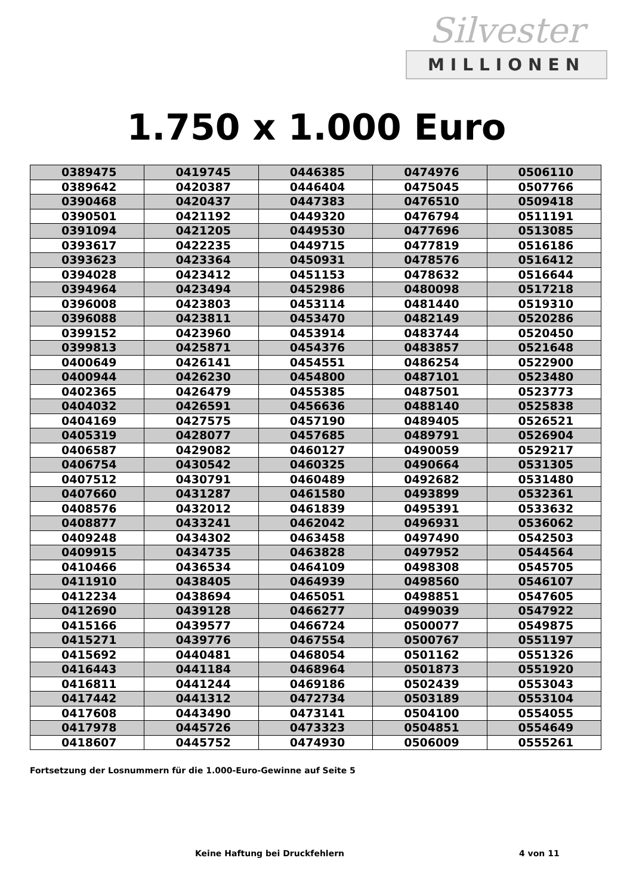Silvester
MILLIONEN
1.750 x 1.000 Euro
| 0389475 | 0419745 | 0446385 | 0474976 | 0506110 |
| 0389642 | 0420387 | 0446404 | 0475045 | 0507766 |
| 0390468 | 0420437 | 0447383 | 0476510 | 0509418 |
| 0390501 | 0421192 | 0449320 | 0476794 | 0511191 |
| 0391094 | 0421205 | 0449530 | 0477696 | 0513085 |
| 0393617 | 0422235 | 0449715 | 0477819 | 0516186 |
| 0393623 | 0423364 | 0450931 | 0478576 | 0516412 |
| 0394028 | 0423412 | 0451153 | 0478632 | 0516644 |
| 0394964 | 0423494 | 0452986 | 0480098 | 0517218 |
| 0396008 | 0423803 | 0453114 | 0481440 | 0519310 |
| 0396088 | 0423811 | 0453470 | 0482149 | 0520286 |
| 0399152 | 0423960 | 0453914 | 0483744 | 0520450 |
| 0399813 | 0425871 | 0454376 | 0483857 | 0521648 |
| 0400649 | 0426141 | 0454551 | 0486254 | 0522900 |
| 0400944 | 0426230 | 0454800 | 0487101 | 0523480 |
| 0402365 | 0426479 | 0455385 | 0487501 | 0523773 |
| 0404032 | 0426591 | 0456636 | 0488140 | 0525838 |
| 0404169 | 0427575 | 0457190 | 0489405 | 0526521 |
| 0405319 | 0428077 | 0457685 | 0489791 | 0526904 |
| 0406587 | 0429082 | 0460127 | 0490059 | 0529217 |
| 0406754 | 0430542 | 0460325 | 0490664 | 0531305 |
| 0407512 | 0430791 | 0460489 | 0492682 | 0531480 |
| 0407660 | 0431287 | 0461580 | 0493899 | 0532361 |
| 0408576 | 0432012 | 0461839 | 0495391 | 0533632 |
| 0408877 | 0433241 | 0462042 | 0496931 | 0536062 |
| 0409248 | 0434302 | 0463458 | 0497490 | 0542503 |
| 0409915 | 0434735 | 0463828 | 0497952 | 0544564 |
| 0410466 | 0436534 | 0464109 | 0498308 | 0545705 |
| 0411910 | 0438405 | 0464939 | 0498560 | 0546107 |
| 0412234 | 0438694 | 0465051 | 0498851 | 0547605 |
| 0412690 | 0439128 | 0466277 | 0499039 | 0547922 |
| 0415166 | 0439577 | 0466724 | 0500077 | 0549875 |
| 0415271 | 0439776 | 0467554 | 0500767 | 0551197 |
| 0415692 | 0440481 | 0468054 | 0501162 | 0551326 |
| 0416443 | 0441184 | 0468964 | 0501873 | 0551920 |
| 0416811 | 0441244 | 0469186 | 0502439 | 0553043 |
| 0417442 | 0441312 | 0472734 | 0503189 | 0553104 |
| 0417608 | 0443490 | 0473141 | 0504100 | 0554055 |
| 0417978 | 0445726 | 0473323 | 0504851 | 0554649 |
| 0418607 | 0445752 | 0474930 | 0506009 | 0555261 |
Fortsetzung der Losnummern für die 1.000-Euro-Gewinne auf Seite 5
Keine Haftung bei Druckfehlern 4 von 11